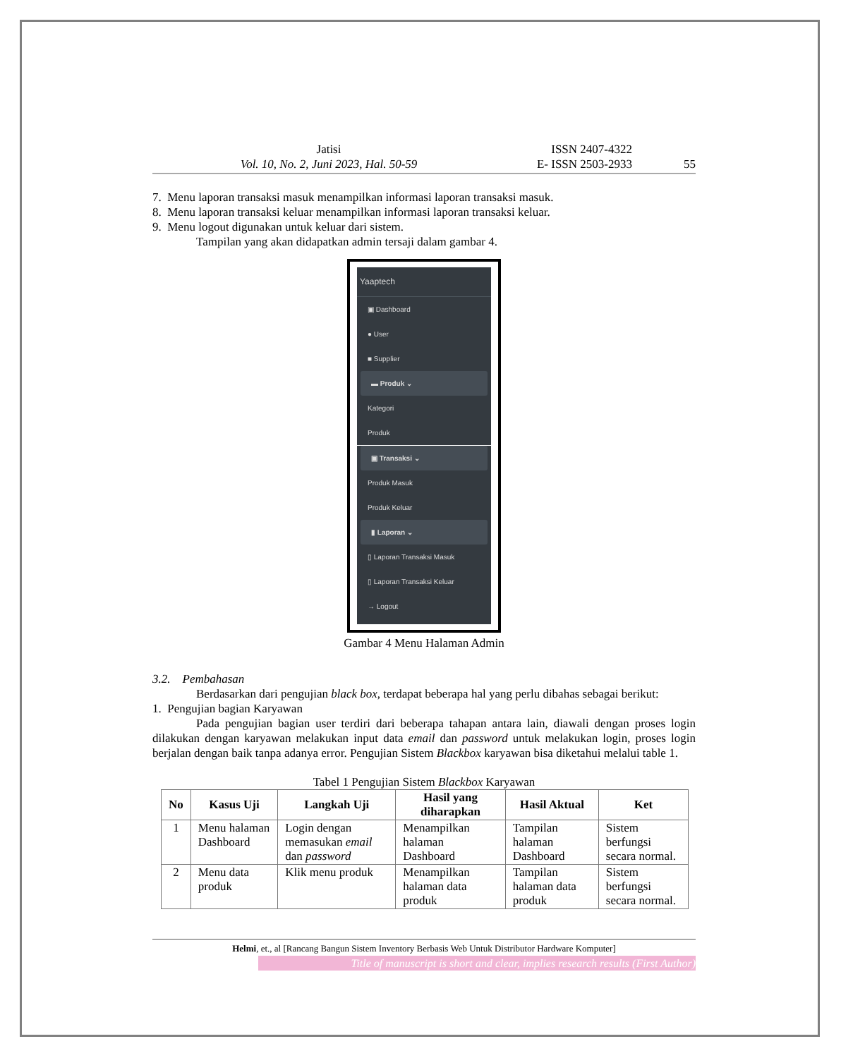Jatisi
Vol. 10, No. 2, Juni 2023, Hal. 50-59
ISSN 2407-4322
E- ISSN 2503-2933
55
7. Menu laporan transaksi masuk menampilkan informasi laporan transaksi masuk.
8. Menu laporan transaksi keluar menampilkan informasi laporan transaksi keluar.
9. Menu logout digunakan untuk keluar dari sistem.
Tampilan yang akan didapatkan admin tersaji dalam gambar 4.
Yaaptech
▣ Dashboard
● User
■ Supplier
▬ Produk ⌄
Kategori
Produk
▣ Transaksi ⌄
Produk Masuk
Produk Keluar
▮ Laporan ⌄
▯ Laporan Transaksi Masuk
▯ Laporan Transaksi Keluar
→ Logout
Gambar 4 Menu Halaman Admin
3.2. Pembahasan
Berdasarkan dari pengujian black box, terdapat beberapa hal yang perlu dibahas sebagai berikut:
1. Pengujian bagian Karyawan
Pada pengujian bagian user terdiri dari beberapa tahapan antara lain, diawali dengan proses login dilakukan dengan karyawan melakukan input data email dan password untuk melakukan login, proses login berjalan dengan baik tanpa adanya error. Pengujian Sistem Blackbox karyawan bisa diketahui melalui table 1.
Tabel 1 Pengujian Sistem Blackbox Karyawan
| No | Kasus Uji | Langkah Uji | Hasil yang diharapkan | Hasil Aktual | Ket |
| --- | --- | --- | --- | --- | --- |
| 1 | Menu halaman Dashboard | Login dengan memasukan email dan password | Menampilkan halaman Dashboard | Tampilan halaman Dashboard | Sistem berfungsi secara normal. |
| 2 | Menu data produk | Klik menu produk | Menampilkan halaman data produk | Tampilan halaman data produk | Sistem berfungsi secara normal. |
Helmi, et., al [Rancang Bangun Sistem Inventory Berbasis Web Untuk Distributor Hardware Komputer]
Title of manuscript is short and clear, implies research results (First Author)